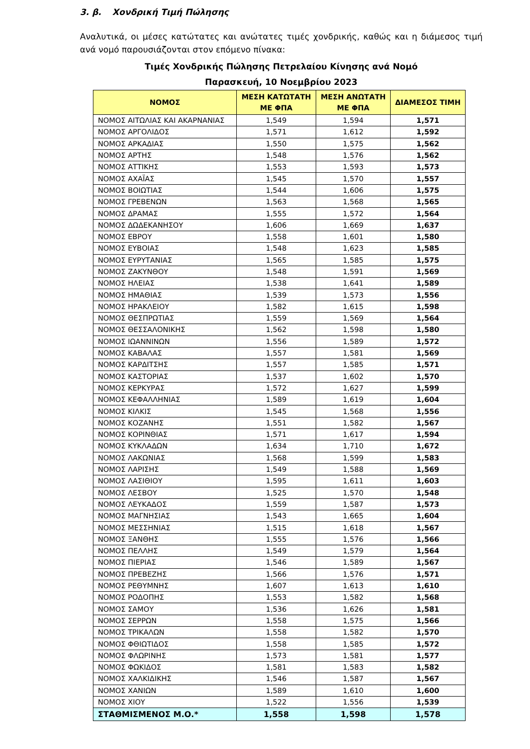3. β. Χονδρική Τιμή Πώλησης
Αναλυτικά, οι μέσες κατώτατες και ανώτατες τιμές χονδρικής, καθώς και η διάμεσος τιμή ανά νομό παρουσιάζονται στον επόμενο πίνακα:
Τιμές Χονδρικής Πώλησης Πετρελαίου Κίνησης ανά Νομό
Παρασκευή, 10 Νοεμβρίου 2023
| ΝΟΜΟΣ | ΜΕΣΗ ΚΑΤΩΤΑΤΗ ΜΕ ΦΠΑ | ΜΕΣΗ ΑΝΩΤΑΤΗ ΜΕ ΦΠΑ | ΔΙΑΜΕΣΟΣ ΤΙΜΗ |
| --- | --- | --- | --- |
| ΝΟΜΟΣ ΑΙΤΩΛΙΑΣ ΚΑΙ ΑΚΑΡΝΑΝΙΑΣ | 1,549 | 1,594 | 1,571 |
| ΝΟΜΟΣ ΑΡΓΟΛΙΔΟΣ | 1,571 | 1,612 | 1,592 |
| ΝΟΜΟΣ ΑΡΚΑΔΙΑΣ | 1,550 | 1,575 | 1,562 |
| ΝΟΜΟΣ ΑΡΤΗΣ | 1,548 | 1,576 | 1,562 |
| ΝΟΜΟΣ ΑΤΤΙΚΗΣ | 1,553 | 1,593 | 1,573 |
| ΝΟΜΟΣ ΑΧΑΪΑΣ | 1,545 | 1,570 | 1,557 |
| ΝΟΜΟΣ ΒΟΙΩΤΙΑΣ | 1,544 | 1,606 | 1,575 |
| ΝΟΜΟΣ ΓΡΕΒΕΝΩΝ | 1,563 | 1,568 | 1,565 |
| ΝΟΜΟΣ ΔΡΑΜΑΣ | 1,555 | 1,572 | 1,564 |
| ΝΟΜΟΣ ΔΩΔΕΚΑΝΗΣΟΥ | 1,606 | 1,669 | 1,637 |
| ΝΟΜΟΣ ΕΒΡΟΥ | 1,558 | 1,601 | 1,580 |
| ΝΟΜΟΣ ΕΥΒΟΙΑΣ | 1,548 | 1,623 | 1,585 |
| ΝΟΜΟΣ ΕΥΡΥΤΑΝΙΑΣ | 1,565 | 1,585 | 1,575 |
| ΝΟΜΟΣ ΖΑΚΥΝΘΟΥ | 1,548 | 1,591 | 1,569 |
| ΝΟΜΟΣ ΗΛΕΙΑΣ | 1,538 | 1,641 | 1,589 |
| ΝΟΜΟΣ ΗΜΑΘΙΑΣ | 1,539 | 1,573 | 1,556 |
| ΝΟΜΟΣ ΗΡΑΚΛΕΙΟΥ | 1,582 | 1,615 | 1,598 |
| ΝΟΜΟΣ ΘΕΣΠΡΩΤΙΑΣ | 1,559 | 1,569 | 1,564 |
| ΝΟΜΟΣ ΘΕΣΣΑΛΟΝΙΚΗΣ | 1,562 | 1,598 | 1,580 |
| ΝΟΜΟΣ ΙΩΑΝΝΙΝΩΝ | 1,556 | 1,589 | 1,572 |
| ΝΟΜΟΣ ΚΑΒΑΛΑΣ | 1,557 | 1,581 | 1,569 |
| ΝΟΜΟΣ ΚΑΡΔΙΤΣΗΣ | 1,557 | 1,585 | 1,571 |
| ΝΟΜΟΣ ΚΑΣΤΟΡΙΑΣ | 1,537 | 1,602 | 1,570 |
| ΝΟΜΟΣ ΚΕΡΚΥΡΑΣ | 1,572 | 1,627 | 1,599 |
| ΝΟΜΟΣ ΚΕΦΑΛΛΗΝΙΑΣ | 1,589 | 1,619 | 1,604 |
| ΝΟΜΟΣ ΚΙΛΚΙΣ | 1,545 | 1,568 | 1,556 |
| ΝΟΜΟΣ ΚΟΖΑΝΗΣ | 1,551 | 1,582 | 1,567 |
| ΝΟΜΟΣ ΚΟΡΙΝΘΙΑΣ | 1,571 | 1,617 | 1,594 |
| ΝΟΜΟΣ ΚΥΚΛΑΔΩΝ | 1,634 | 1,710 | 1,672 |
| ΝΟΜΟΣ ΛΑΚΩΝΙΑΣ | 1,568 | 1,599 | 1,583 |
| ΝΟΜΟΣ ΛΑΡΙΣΗΣ | 1,549 | 1,588 | 1,569 |
| ΝΟΜΟΣ ΛΑΣΙΘΙΟΥ | 1,595 | 1,611 | 1,603 |
| ΝΟΜΟΣ ΛΕΣΒΟΥ | 1,525 | 1,570 | 1,548 |
| ΝΟΜΟΣ ΛΕΥΚΑΔΟΣ | 1,559 | 1,587 | 1,573 |
| ΝΟΜΟΣ ΜΑΓΝΗΣΙΑΣ | 1,543 | 1,665 | 1,604 |
| ΝΟΜΟΣ ΜΕΣΣΗΝΙΑΣ | 1,515 | 1,618 | 1,567 |
| ΝΟΜΟΣ ΞΑΝΘΗΣ | 1,555 | 1,576 | 1,566 |
| ΝΟΜΟΣ ΠΕΛΛΗΣ | 1,549 | 1,579 | 1,564 |
| ΝΟΜΟΣ ΠΙΕΡΙΑΣ | 1,546 | 1,589 | 1,567 |
| ΝΟΜΟΣ ΠΡΕΒΕΖΗΣ | 1,566 | 1,576 | 1,571 |
| ΝΟΜΟΣ ΡΕΘΥΜΝΗΣ | 1,607 | 1,613 | 1,610 |
| ΝΟΜΟΣ ΡΟΔΟΠΗΣ | 1,553 | 1,582 | 1,568 |
| ΝΟΜΟΣ ΣΑΜΟΥ | 1,536 | 1,626 | 1,581 |
| ΝΟΜΟΣ ΣΕΡΡΩΝ | 1,558 | 1,575 | 1,566 |
| ΝΟΜΟΣ ΤΡΙΚΑΛΩΝ | 1,558 | 1,582 | 1,570 |
| ΝΟΜΟΣ ΦΘΙΩΤΙΔΟΣ | 1,558 | 1,585 | 1,572 |
| ΝΟΜΟΣ ΦΛΩΡΙΝΗΣ | 1,573 | 1,581 | 1,577 |
| ΝΟΜΟΣ ΦΩΚΙΔΟΣ | 1,581 | 1,583 | 1,582 |
| ΝΟΜΟΣ ΧΑΛΚΙΔΙΚΗΣ | 1,546 | 1,587 | 1,567 |
| ΝΟΜΟΣ ΧΑΝΙΩΝ | 1,589 | 1,610 | 1,600 |
| ΝΟΜΟΣ ΧΙΟΥ | 1,522 | 1,556 | 1,539 |
| ΣΤΑΘΜΙΣΜΕΝΟΣ Μ.Ο.* | 1,558 | 1,598 | 1,578 |